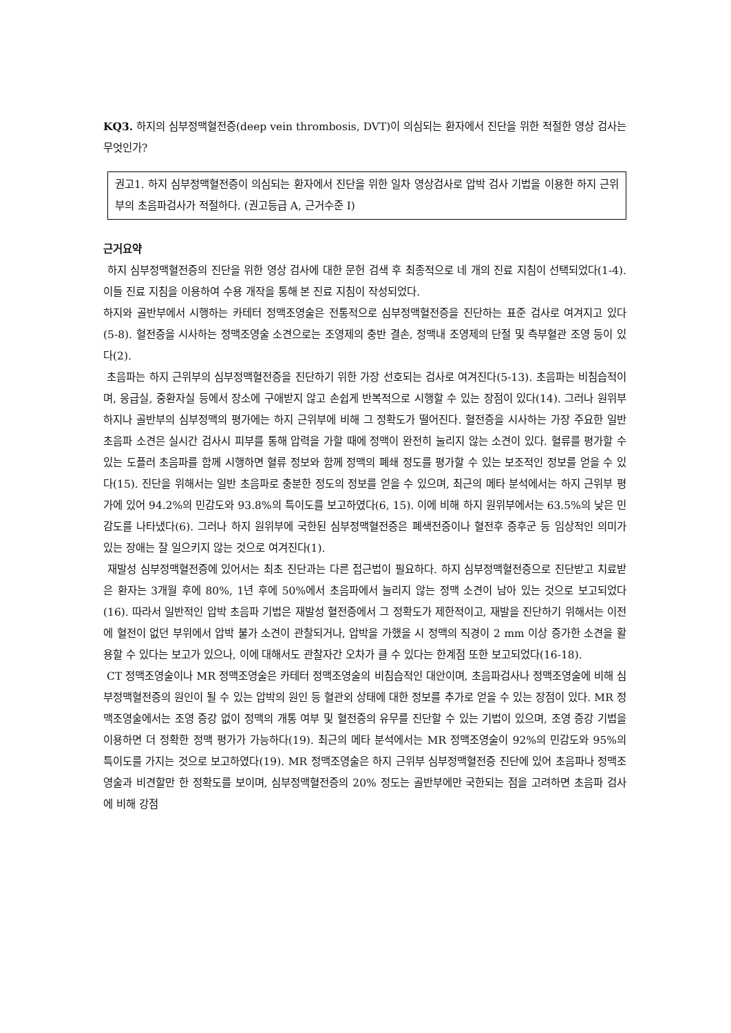KQ3. 하지의 심부정맥혈전증(deep vein thrombosis, DVT)이 의심되는 환자에서 진단을 위한 적절한 영상 검사는 무엇인가?
권고1. 하지 심부정맥혈전증이 의심되는 환자에서 진단을 위한 일차 영상검사로 압박 검사 기법을 이용한 하지 근위부의 초음파검사가 적절하다. (권고등급 A, 근거수준 Ⅰ)
근거요약
하지 심부정맥혈전증의 진단을 위한 영상 검사에 대한 문헌 검색 후 최종적으로 네 개의 진료 지침이 선택되었다(1-4). 이들 진료 지침을 이용하여 수용 개작을 통해 본 진료 지침이 작성되었다.
하지와 골반부에서 시행하는 카테터 정맥조영술은 전통적으로 심부정맥혈전증을 진단하는 표준 검사로 여겨지고 있다(5-8). 혈전증을 시사하는 정맥조영술 소견으로는 조영제의 충반 결손, 정맥내 조영제의 단절 및 측부혈관 조영 등이 있다(2).
초음파는 하지 근위부의 심부정맥혈전증을 진단하기 위한 가장 선호되는 검사로 여겨진다(5-13). 초음파는 비침습적이며, 응급실, 중환자실 등에서 장소에 구애받지 않고 손쉽게 반복적으로 시행할 수 있는 장점이 있다(14). 그러나 원위부 하지나 골반부의 심부정맥의 평가에는 하지 근위부에 비해 그 정확도가 떨어진다. 혈전증을 시사하는 가장 주요한 일반 초음파 소견은 실시간 검사시 피부를 통해 압력을 가할 때에 정맥이 완전히 눌리지 않는 소견이 있다. 혈류를 평가할 수 있는 도플러 초음파를 함께 시행하면 혈류 정보와 함께 정맥의 폐쇄 정도를 평가할 수 있는 보조적인 정보를 얻을 수 있다(15). 진단을 위해서는 일반 초음파로 충분한 정도의 정보를 얻을 수 있으며, 최근의 메타 분석에서는 하지 근위부 평가에 있어 94.2%의 민감도와 93.8%의 특이도를 보고하였다(6, 15). 이에 비해 하지 원위부에서는 63.5%의 낮은 민감도를 나타냈다(6). 그러나 하지 원위부에 국한된 심부정맥혈전증은 폐색전증이나 혈전후 증후군 등 임상적인 의미가 있는 장애는 잘 일으키지 않는 것으로 여겨진다(1).
재발성 심부정맥혈전증에 있어서는 최초 진단과는 다른 접근법이 필요하다. 하지 심부정맥혈전증으로 진단받고 치료받은 환자는 3개월 후에 80%, 1년 후에 50%에서 초음파에서 눌리지 않는 정맥 소견이 남아 있는 것으로 보고되었다(16). 따라서 일반적인 압박 초음파 기법은 재발성 혈전증에서 그 정확도가 제한적이고, 재발을 진단하기 위해서는 이전에 혈전이 없던 부위에서 압박 불가 소견이 관찰되거나, 압박을 가했을 시 정맥의 직경이 2 mm 이상 증가한 소견을 활용할 수 있다는 보고가 있으나, 이에 대해서도 관찰자간 오차가 클 수 있다는 한계점 또한 보고되었다(16-18).
CT 정맥조영술이나 MR 정맥조영술은 카테터 정맥조영술의 비침습적인 대안이며, 초음파검사나 정맥조영술에 비해 심부정맥혈전증의 원인이 될 수 있는 압박의 원인 등 혈관외 상태에 대한 정보를 추가로 얻을 수 있는 장점이 있다. MR 정맥조영술에서는 조영 증강 없이 정맥의 개통 여부 및 혈전증의 유무를 진단할 수 있는 기법이 있으며, 조영 증강 기법을 이용하면 더 정확한 정맥 평가가 가능하다(19). 최근의 메타 분석에서는 MR 정맥조영술이 92%의 민감도와 95%의 특이도를 가지는 것으로 보고하였다(19). MR 정맥조영술은 하지 근위부 심부정맥혈전증 진단에 있어 초음파나 정맥조영술과 비견할만 한 정확도를 보이며, 심부정맥혈전증의 20% 정도는 골반부에만 국한되는 점을 고려하면 초음파 검사에 비해 강점